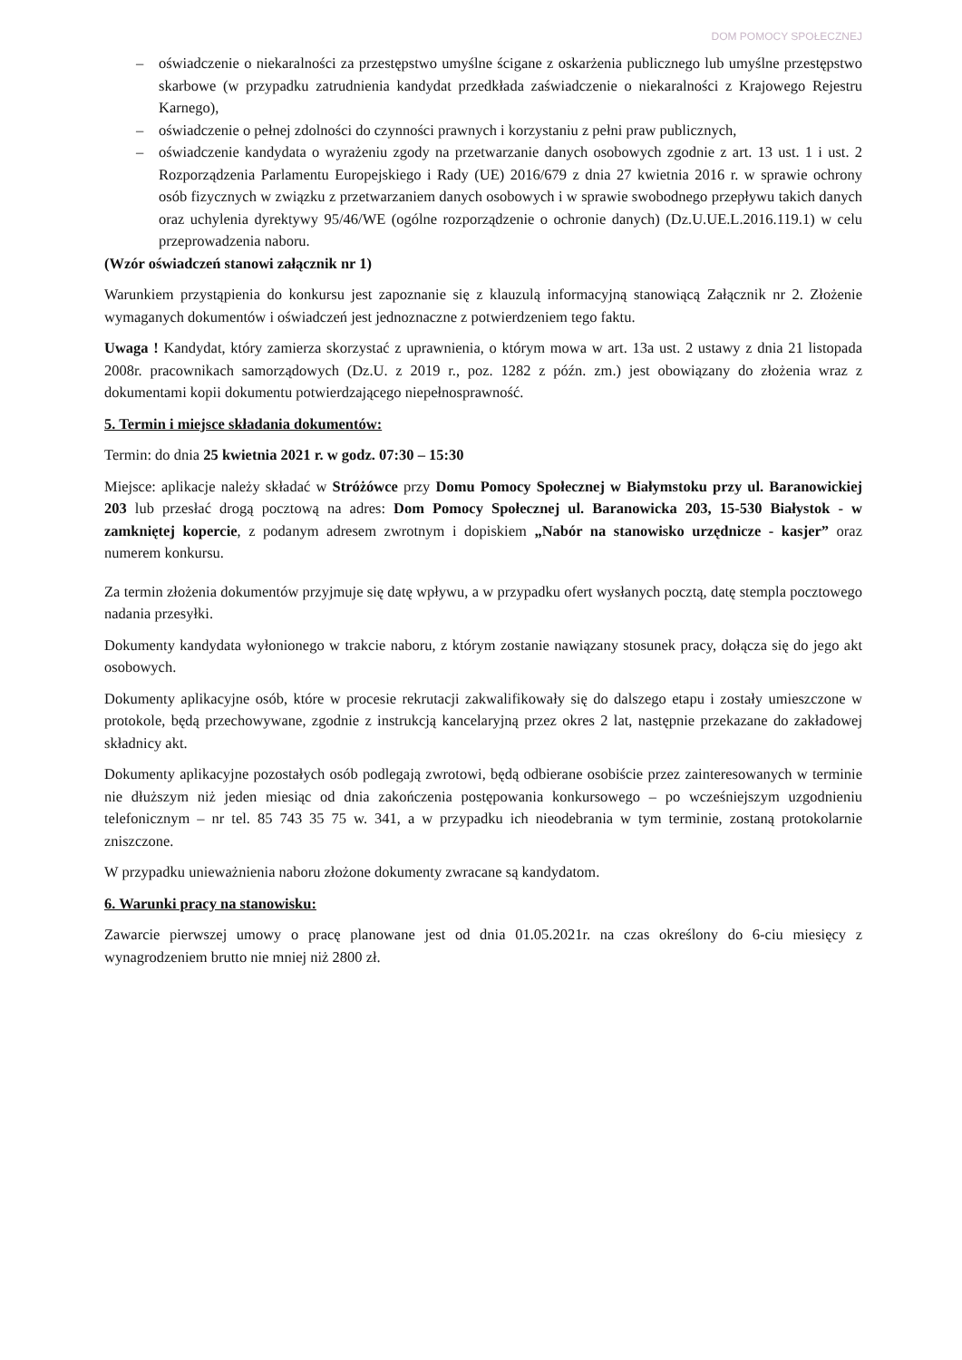DOM POMOCY SPOŁECZNEJ
– oświadczenie o niekaralności za przestępstwo umyślne ścigane z oskarżenia publicznego lub umyślne przestępstwo skarbowe (w przypadku zatrudnienia kandydat przedkłada zaświadczenie o niekaralności z Krajowego Rejestru Karnego),
– oświadczenie o pełnej zdolności do czynności prawnych i korzystaniu z pełni praw publicznych,
– oświadczenie kandydata o wyrażeniu zgody na przetwarzanie danych osobowych zgodnie z art. 13 ust. 1 i ust. 2 Rozporządzenia Parlamentu Europejskiego i Rady (UE) 2016/679 z dnia 27 kwietnia 2016 r. w sprawie ochrony osób fizycznych w związku z przetwarzaniem danych osobowych i w sprawie swobodnego przepływu takich danych oraz uchylenia dyrektywy 95/46/WE (ogólne rozporządzenie o ochronie danych) (Dz.U.UE.L.2016.119.1) w celu przeprowadzenia naboru.
(Wzór oświadczeń stanowi załącznik nr 1)
Warunkiem przystąpienia do konkursu jest zapoznanie się z klauzulą informacyjną stanowiącą Załącznik nr 2. Złożenie wymaganych dokumentów i oświadczeń jest jednoznaczne z potwierdzeniem tego faktu.
Uwaga ! Kandydat, który zamierza skorzystać z uprawnienia, o którym mowa w art. 13a ust. 2 ustawy z dnia 21 listopada 2008r. pracownikach samorządowych (Dz.U. z 2019 r., poz. 1282 z późn. zm.) jest obowiązany do złożenia wraz z dokumentami kopii dokumentu potwierdzającego niepełnosprawność.
5. Termin i miejsce składania dokumentów:
Termin: do dnia 25 kwietnia 2021 r. w godz. 07:30 – 15:30
Miejsce: aplikacje należy składać w Stróżówce przy Domu Pomocy Społecznej w Białymstoku przy ul. Baranowickiej 203 lub przesłać drogą pocztową na adres: Dom Pomocy Społecznej ul. Baranowicka 203, 15-530 Białystok - w zamkniętej kopercie, z podanym adresem zwrotnym i dopiskiem „Nabór na stanowisko urzędnicze - kasjer” oraz numerem konkursu.
Za termin złożenia dokumentów przyjmuje się datę wpływu, a w przypadku ofert wysłanych pocztą, datę stempla pocztowego nadania przesyłki.
Dokumenty kandydata wyłonionego w trakcie naboru, z którym zostanie nawiązany stosunek pracy, dołącza się do jego akt osobowych.
Dokumenty aplikacyjne osób, które w procesie rekrutacji zakwalifikowały się do dalszego etapu i zostały umieszczone w protokole, będą przechowywane, zgodnie z instrukcją kancelaryjną przez okres 2 lat, następnie przekazane do zakładowej składnicy akt.
Dokumenty aplikacyjne pozostałych osób podlegają zwrotowi, będą odbierane osobiście przez zainteresowanych w terminie nie dłuższym niż jeden miesiąc od dnia zakończenia postępowania konkursowego – po wcześniejszym uzgodnieniu telefonicznym – nr tel. 85 743 35 75 w. 341, a w przypadku ich nieodebrania w tym terminie, zostaną protokolarnie zniszczone.
W przypadku unieważnienia naboru złożone dokumenty zwracane są kandydatom.
6. Warunki pracy na stanowisku:
Zawarcie pierwszej umowy o pracę planowane jest od dnia 01.05.2021r. na czas określony do 6-ciu miesięcy z wynagrodzeniem brutto nie mniej niż 2800 zł.